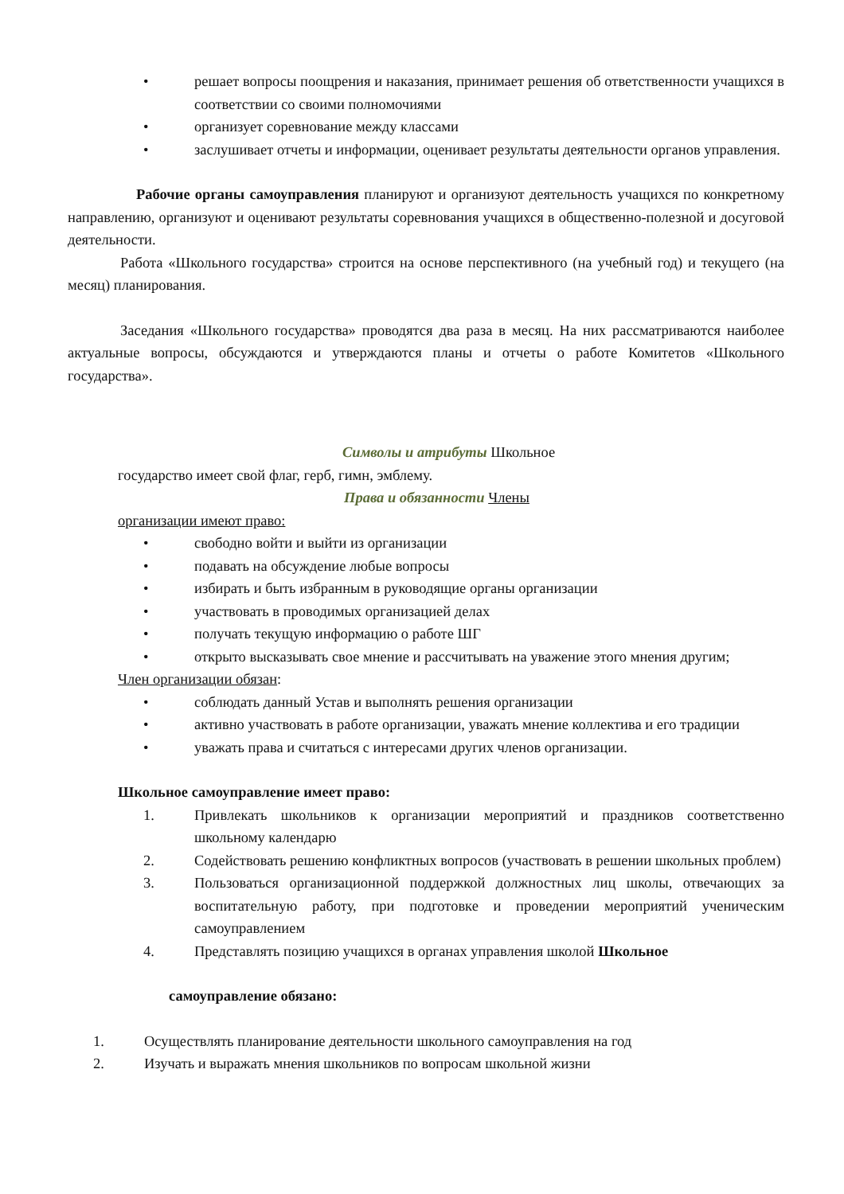• решает вопросы поощрения и наказания, принимает решения об ответственности учащихся в соответствии со своими полномочиями
• организует соревнование между классами
• заслушивает отчеты и информации, оценивает результаты деятельности органов управления.
Рабочие органы самоуправления планируют и организуют деятельность учащихся по конкретному направлению, организуют и оценивают результаты соревнования учащихся в общественно-полезной и досуговой деятельности.
Работа «Школьного государства» строится на основе перспективного (на учебный год) и текущего (на месяц) планирования.
Заседания «Школьного государства» проводятся два раза в месяц. На них рассматриваются наиболее актуальные вопросы, обсуждаются и утверждаются планы и отчеты о работе Комитетов «Школьного государства».
Символы и атрибуты Школьное
государство имеет свой флаг, герб, гимн, эмблему.
Права и обязанности Члены
организации имеют право:
• свободно войти и выйти из организации
• подавать на обсуждение любые вопросы
• избирать и быть избранным в руководящие органы организации
• участвовать в проводимых организацией делах
• получать текущую информацию о работе ШГ
• открыто высказывать свое мнение и рассчитывать на уважение этого мнения другим;
Член организации обязан:
• соблюдать данный Устав и выполнять решения организации
• активно участвовать в работе организации, уважать мнение коллектива и его традиции
• уважать права и считаться с интересами других членов организации.
Школьное самоуправление имеет право:
1. Привлекать школьников к организации мероприятий и праздников соответственно школьному календарю
2. Содействовать решению конфликтных вопросов (участвовать в решении школьных проблем)
3. Пользоваться организационной поддержкой должностных лиц школы, отвечающих за воспитательную работу, при подготовке и проведении мероприятий ученическим самоуправлением
4. Представлять позицию учащихся в органах управления школой Школьное
самоуправление обязано:
1. Осуществлять планирование деятельности школьного самоуправления на год
2. Изучать и выражать мнения школьников по вопросам школьной жизни